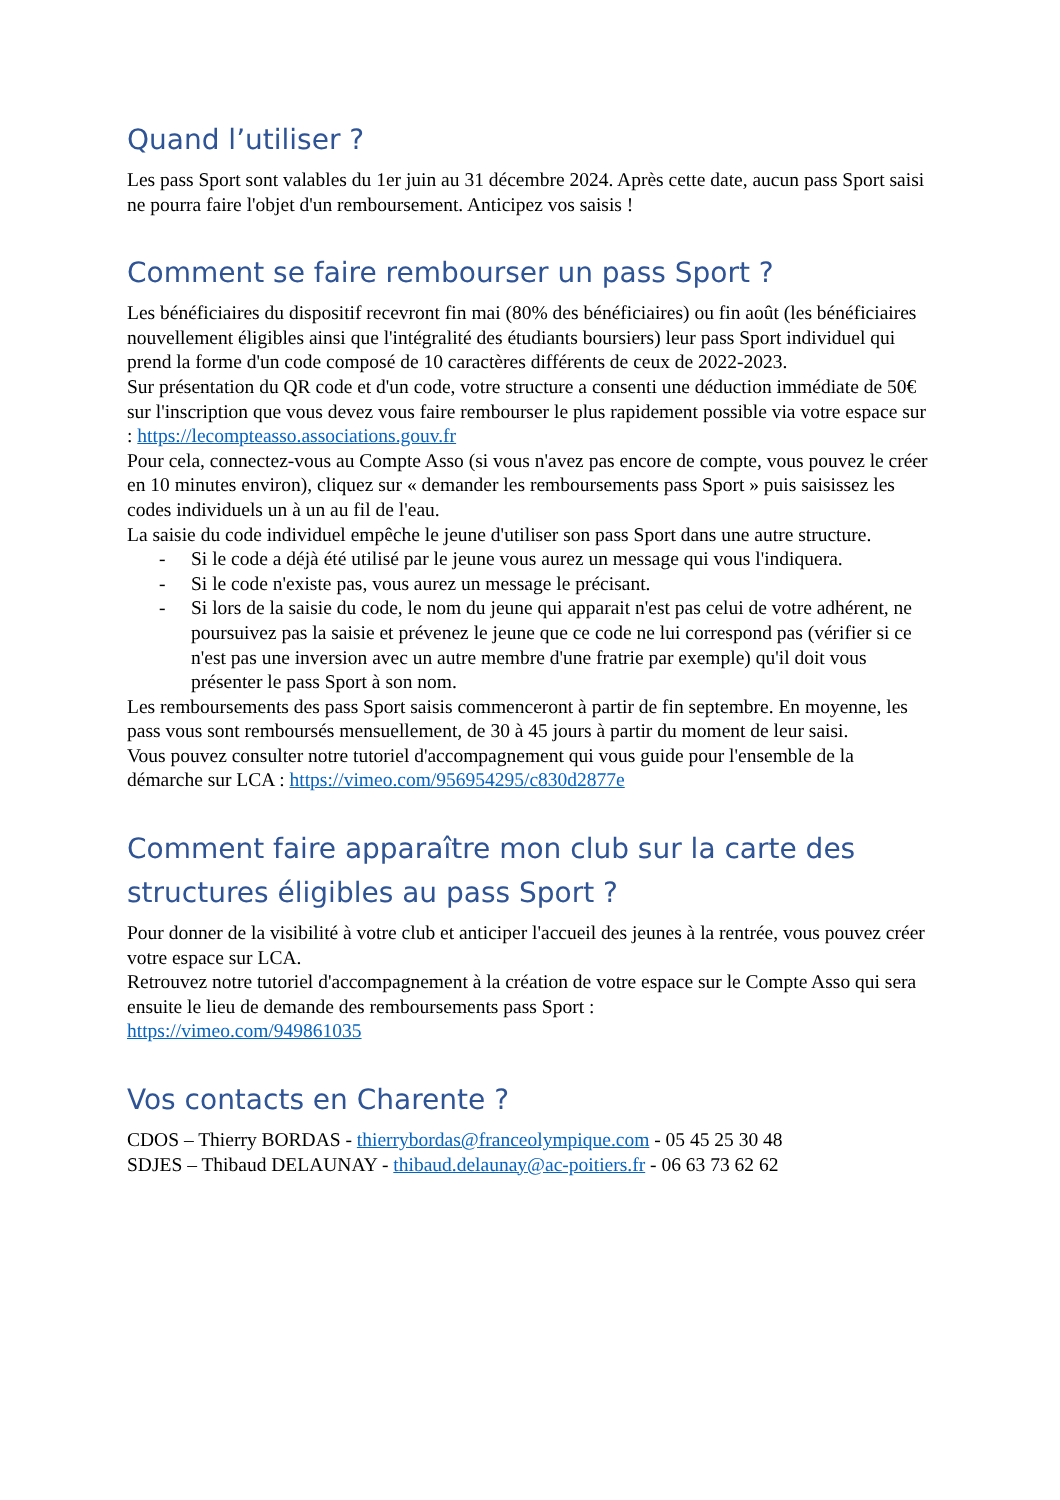Quand l’utiliser ?
Les pass Sport sont valables du 1er juin au 31 décembre 2024. Après cette date, aucun pass Sport saisi ne pourra faire l'objet d'un remboursement. Anticipez vos saisis !
Comment se faire rembourser un pass Sport ?
Les bénéficiaires du dispositif recevront fin mai (80% des bénéficiaires) ou fin août (les bénéficiaires nouvellement éligibles ainsi que l'intégralité des étudiants boursiers) leur pass Sport individuel qui prend la forme d'un code composé de 10 caractères différents de ceux de 2022-2023.
Sur présentation du QR code et d'un code, votre structure a consenti une déduction immédiate de 50€ sur l'inscription que vous devez vous faire rembourser le plus rapidement possible via votre espace sur : https://lecompteasso.associations.gouv.fr
Pour cela, connectez-vous au Compte Asso (si vous n'avez pas encore de compte, vous pouvez le créer en 10 minutes environ), cliquez sur « demander les remboursements pass Sport » puis saisissez les codes individuels un à un au fil de l'eau.
La saisie du code individuel empêche le jeune d'utiliser son pass Sport dans une autre structure.
- Si le code a déjà été utilisé par le jeune vous aurez un message qui vous l'indiquera.
- Si le code n'existe pas, vous aurez un message le précisant.
- Si lors de la saisie du code, le nom du jeune qui apparait n'est pas celui de votre adhérent, ne poursuivez pas la saisie et prévenez le jeune que ce code ne lui correspond pas (vérifier si ce n'est pas une inversion avec un autre membre d'une fratrie par exemple) qu'il doit vous présenter le pass Sport à son nom.
Les remboursements des pass Sport saisis commenceront à partir de fin septembre. En moyenne, les pass vous sont remboursés mensuellement, de 30 à 45 jours à partir du moment de leur saisi.
Vous pouvez consulter notre tutoriel d'accompagnement qui vous guide pour l'ensemble de la démarche sur LCA : https://vimeo.com/956954295/c830d2877e
Comment faire apparaître mon club sur la carte des structures éligibles au pass Sport ?
Pour donner de la visibilité à votre club et anticiper l'accueil des jeunes à la rentrée, vous pouvez créer votre espace sur LCA.
Retrouvez notre tutoriel d'accompagnement à la création de votre espace sur le Compte Asso qui sera ensuite le lieu de demande des remboursements pass Sport :
https://vimeo.com/949861035
Vos contacts en Charente ?
CDOS – Thierry BORDAS - thierrybordas@franceolympique.com - 05 45 25 30 48
SDJES – Thibaud DELAUNAY - thibaud.delaunay@ac-poitiers.fr - 06 63 73 62 62